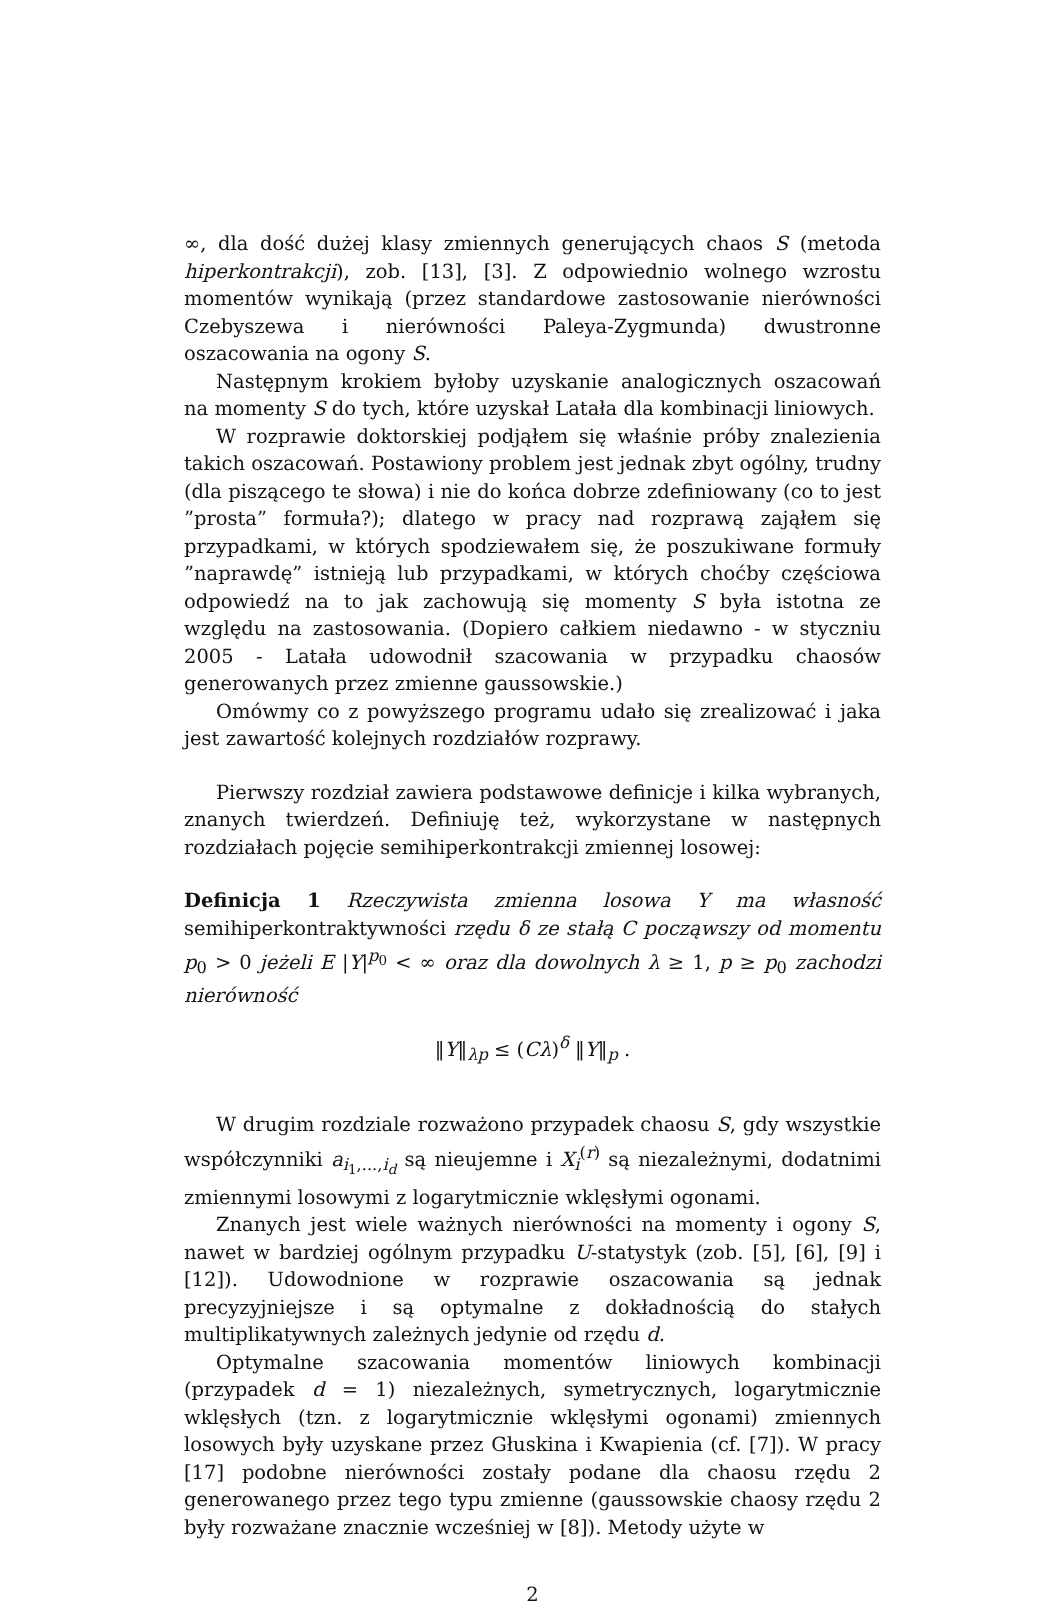∞, dla dość dużej klasy zmiennych generujących chaos S (metoda hiperkontrakcji), zob. [13], [3]. Z odpowiednio wolnego wzrostu momentów wynikają (przez standardowe zastosowanie nierówności Czebyszewa i nierówności Paleya-Zygmunda) dwustronne oszacowania na ogony S.
Następnym krokiem byłoby uzyskanie analogicznych oszacowań na momenty S do tych, które uzyskał Latała dla kombinacji liniowych.
W rozprawie doktorskiej podjąłem się właśnie próby znalezienia takich oszacowań. Postawiony problem jest jednak zbyt ogólny, trudny (dla piszącego te słowa) i nie do końca dobrze zdefiniowany (co to jest ”prosta” formuła?); dlatego w pracy nad rozprawą zająłem się przypadkami, w których spodziewałem się, że poszukiwane formuły ”naprawdę” istnieją lub przypadkami, w których choćby częściowa odpowiedź na to jak zachowują się momenty S była istotna ze względu na zastosowania. (Dopiero całkiem niedawno - w styczniu 2005 - Latała udowodnił szacowania w przypadku chaosów generowanych przez zmienne gaussowskie.)
Omówmy co z powyższego programu udało się zrealizować i jaka jest zawartość kolejnych rozdziałów rozprawy.
Pierwszy rozdział zawiera podstawowe definicje i kilka wybranych, znanych twierdzeń. Definiuję też, wykorzystane w następnych rozdziałach pojęcie semihiperkontrakcji zmiennej losowej:
Definicja 1 Rzeczywista zmienna losowa Y ma własność semihiperkontraktywności rzędu δ ze stałą C począwszy od momentu p<sub>0</sub> > 0 jeżeli E |Y|<sup>p<sub>0</sub></sup> < ∞ oraz dla dowolnych λ ≥ 1, p ≥ p<sub>0</sub> zachodzi nierówność
‖Y‖<sub>λp</sub> ≤ (Cλ)<sup>δ</sup> ‖Y‖<sub>p</sub> .
W drugim rozdziale rozważono przypadek chaosu S, gdy wszystkie współczynniki a<sub>i<sub>1</sub>,...,i<sub>d</sub></sub> są nieujemne i X<sub>i</sub><sup>(r)</sup> są niezależnymi, dodatnimi zmiennymi losowymi z logarytmicznie wklęsłymi ogonami.
Znanych jest wiele ważnych nierówności na momenty i ogony S, nawet w bardziej ogólnym przypadku U-statystyk (zob. [5], [6], [9] i [12]). Udowodnione w rozprawie oszacowania są jednak precyzyjniejsze i są optymalne z dokładnością do stałych multiplikatywnych zależnych jedynie od rzędu d.
Optymalne szacowania momentów liniowych kombinacji (przypadek d = 1) niezależnych, symetrycznych, logarytmicznie wklęsłych (tzn. z logarytmicznie wklęsłymi ogonami) zmiennych losowych były uzyskane przez Głuskina i Kwapienia (cf. [7]). W pracy [17] podobne nierówności zostały podane dla chaosu rzędu 2 generowanego przez tego typu zmienne (gaussowskie chaosy rzędu 2 były rozważane znacznie wcześniej w [8]). Metody użyte w
2